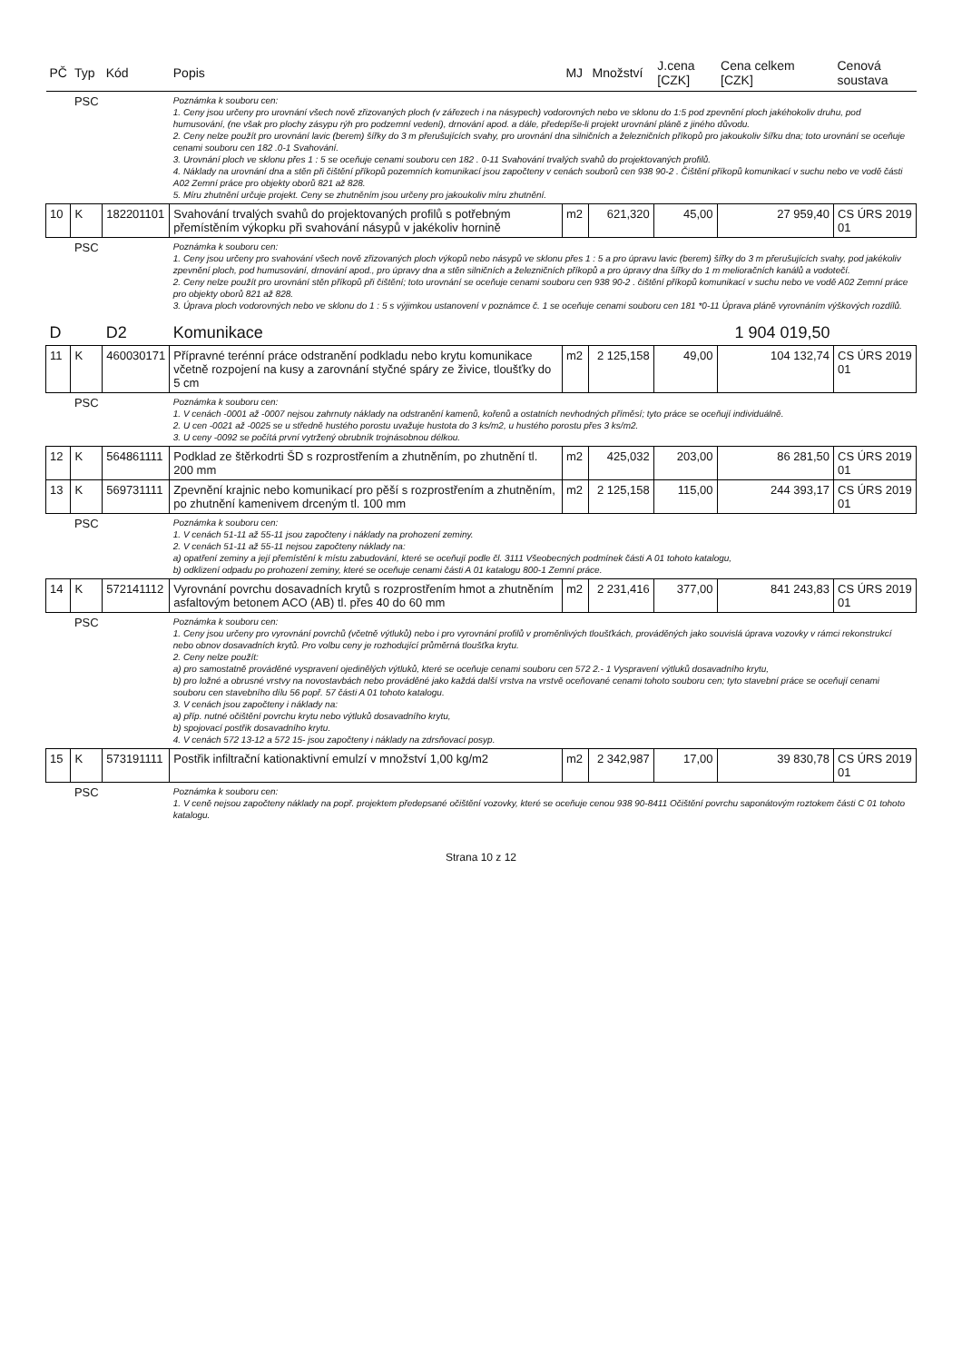| PČ | Typ | Kód | Popis | MJ | Množství | J.cena [CZK] | Cena celkem [CZK] | Cenová soustava |
| --- | --- | --- | --- | --- | --- | --- | --- | --- |
| | PSC | | Poznámka k souboru cen: 1. Ceny jsou určeny pro urovnání všech nově zřizovaných ploch (v zářezech i na násypech) vodorovných nebo ve sklonu do 1:5 pod zpevnění ploch jakéhokoliv druhu, pod humusování, (ne však pro plochy zásypu rýh pro podzemní vedení), drnování apod. a dále, předepíše-li projekt urovnání pláně z jiného důvodu. 2. Ceny nelze použít pro urovnání lavic (berem) šířky do 3 m přerušujících svahy, pro urovnání dna silničních a železničních příkopů pro jakoukoliv šířku dna; toto urovnání se oceňuje cenami souboru cen 182 .0-1 Svahování. 3. Urovnání ploch ve sklonu přes 1 : 5 se oceňuje cenami souboru cen 182 . 0-11 Svahování trvalých svahů do projektovaných profilů. 4. Náklady na urovnání dna a stěn při čištění příkopů pozemních komunikací jsou započteny v cenách souborů cen 938 90-2 . Čištění příkopů komunikací v suchu nebo ve vodě části A02 Zemní práce pro objekty oborů 821 až 828. 5. Míru zhutnění určuje projekt. Ceny se zhutněním jsou určeny pro jakoukoliv míru zhutnění. | | | | | |
| 10 | K | 182201101 | Svahování trvalých svahů do projektovaných profilů s potřebným přemístěním výkopku při svahování násypů v jakékoliv hornině | m2 | 621,320 | 45,00 | 27 959,40 | CS ÚRS 2019 01 |
| | PSC | | Poznámka k souboru cen: 1. Ceny jsou určeny pro svahování všech nově zřizovaných ploch výkopů nebo násypů ve sklonu přes 1 : 5 a pro úpravu lavic (berem) šířky do 3 m přerušujících svahy, pod jakékoliv zpevnění ploch, pod humusování, drnování apod., pro úpravy dna a stěn silničních a železničních příkopů a pro úpravy dna šířky do 1 m melioračních kanálů a vodotečí. 2. Ceny nelze použít pro urovnání stěn příkopů při čištění; toto urovnání se oceňuje cenami souboru cen 938 90-2 . čištění příkopů komunikací v suchu nebo ve vodě A02 Zemní práce pro objekty oborů 821 až 828. 3. Úprava ploch vodorovných nebo ve sklonu do 1 : 5 s výjimkou ustanovení v poznámce č. 1 se oceňuje cenami souboru cen 181 *0-11 Úprava pláně vyrovnáním výškových rozdílů. | | | | | |
| D | | D2 | Komunikace | | | | 1 904 019,50 | |
| 11 | K | 460030171 | Přípravné terénní práce odstranění podkladu nebo krytu komunikace včetně rozpojení na kusy a zarovnání styčné spáry ze živice, tloušťky do 5 cm | m2 | 2 125,158 | 49,00 | 104 132,74 | CS ÚRS 2019 01 |
| | PSC | | Poznámka k souboru cen: 1. V cenách -0001 až -0007 nejsou zahrnuty náklady na odstranění kamenů, kořenů a ostatních nevhodných příměsí; tyto práce se oceňují individuálně. 2. U cen -0021 až -0025 se u středně hustého porostu uvažuje hustota do 3 ks/m2, u hustého porostu přes 3 ks/m2. 3. U ceny -0092 se počítá první vytržený obrubník trojnásobnou délkou. | | | | | |
| 12 | K | 564861111 | Podklad ze štěrkodrti ŠD s rozprostřením a zhutněním, po zhutnění tl. 200 mm | m2 | 425,032 | 203,00 | 86 281,50 | CS ÚRS 2019 01 |
| 13 | K | 569731111 | Zpevnění krajnic nebo komunikací pro pěší s rozprostřením a zhutněním, po zhutnění kamenivem drceným tl. 100 mm | m2 | 2 125,158 | 115,00 | 244 393,17 | CS ÚRS 2019 01 |
| | PSC | | Poznámka k souboru cen: 1. V cenách 51-11 až 55-11 jsou započteny i náklady na prohození zeminy. 2. V cenách 51-11 až 55-11 nejsou započteny náklady na: a) opatření zeminy a její přemístění k místu zabudování, které se oceňují podle čl. 3111 Všeobecných podmínek části A 01 tohoto katalogu, b) odklizení odpadu po prohození zeminy, které se oceňuje cenami části A 01 katalogu 800-1 Zemní práce. | | | | | |
| 14 | K | 572141112 | Vyrovnání povrchu dosavadních krytů s rozprostřením hmot a zhutněním asfaltovým betonem ACO (AB) tl. přes 40 do 60 mm | m2 | 2 231,416 | 377,00 | 841 243,83 | CS ÚRS 2019 01 |
| | PSC | | Poznámka k souboru cen: 1. Ceny jsou určeny pro vyrovnání povrchů (včetně výtluků) nebo i pro vyrovnání profilů v proměnlivých tloušťkách, prováděných jako souvislá úprava vozovky v rámci rekonstrukcí nebo obnov dosavadních krytů. Pro volbu ceny je rozhodující průměrná tloušťka krytu. 2. Ceny nelze použít: a) pro samostatně prováděné vyspravení ojedinělých výtluků, které se oceňuje cenami souboru cen 572 2.- 1 Vyspravení výtluků dosavadního krytu, b) pro ložné a obrusné vrstvy na novostavbách nebo prováděné jako každá další vrstva na vrstvě oceňované cenami tohoto souboru cen; tyto stavební práce se oceňují cenami souboru cen stavebního dílu 56 popř. 57 části A 01 tohoto katalogu. 3. V cenách jsou započteny i náklady na: a) příp. nutné očištění povrchu krytu nebo výtluků dosavadního krytu, b) spojovací postřik dosavadního krytu. 4. V cenách 572 13-12 a 572 15- jsou započteny i náklady na zdrsňovací posyp. | | | | | |
| 15 | K | 573191111 | Postřik infiltrační kationaktivní emulzí v množství 1,00 kg/m2 | m2 | 2 342,987 | 17,00 | 39 830,78 | CS ÚRS 2019 01 |
| | PSC | | Poznámka k souboru cen: 1. V ceně nejsou započteny náklady na popř. projektem předepsané očištění vozovky, které se oceňuje cenou 938 90-8411 Očištění povrchu saponátovým roztokem části C 01 tohoto katalogu. | | | | | |
Strana 10 z 12